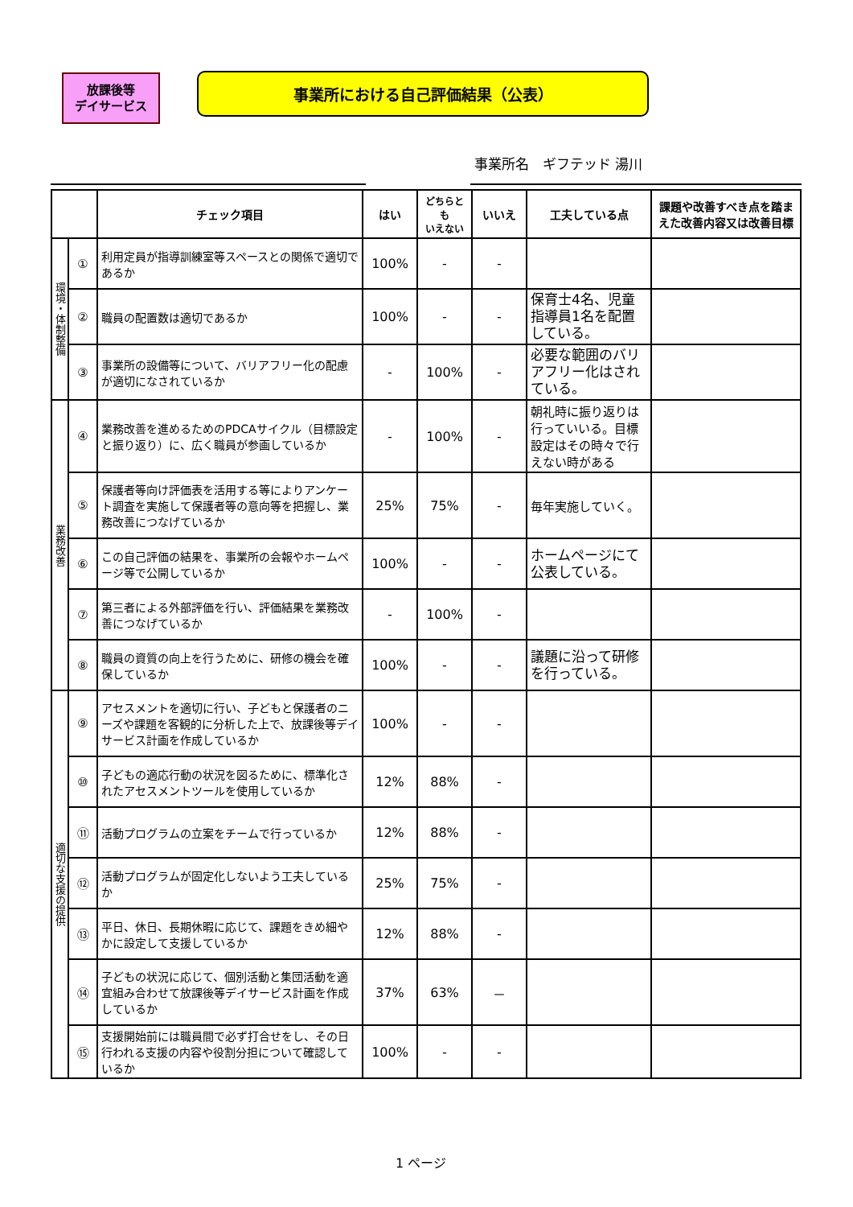放課後等
デイサービス
事業所における自己評価結果（公表）
事業所名　ギフテッド 湯川
| | | チェック項目 | はい | どちらとも いえない | いいえ | 工夫している点 | 課題や改善すべき点を踏まえた改善内容又は改善目標 |
| --- | --- | --- | --- | --- | --- | --- | --- |
| 環境・体制整備 | ① | 利用定員が指導訓練室等スペースとの関係で適切であるか | 100% | - | - | | |
| | ② | 職員の配置数は適切であるか | 100% | - | - | 保育士4名、児童指導員1名を配置している。 | |
| | ③ | 事業所の設備等について、バリアフリー化の配慮が適切になされているか | - | 100% | - | 必要な範囲のバリアフリー化はされている。 | |
| 業務改善 | ④ | 業務改善を進めるためのPDCAサイクル（目標設定と振り返り）に、広く職員が参画しているか | - | 100% | - | 朝礼時に振り返りは行っていいる。目標設定はその時々で行えない時がある | |
| | ⑤ | 保護者等向け評価表を活用する等によりアンケート調査を実施して保護者等の意向等を把握し、業務改善につなげているか | 25% | 75% | - | 毎年実施していく。 | |
| | ⑥ | この自己評価の結果を、事業所の会報やホームページ等で公開しているか | 100% | - | - | ホームページにて公表している。 | |
| | ⑦ | 第三者による外部評価を行い、評価結果を業務改善につなげているか | - | 100% | - | | |
| | ⑧ | 職員の資質の向上を行うために、研修の機会を確保しているか | 100% | - | - | 議題に沿って研修を行っている。 | |
| 適切な支援の提供 | ⑨ | アセスメントを適切に行い、子どもと保護者のニーズや課題を客観的に分析した上で、放課後等デイサービス計画を作成しているか | 100% | - | - | | |
| | ⑩ | 子どもの適応行動の状況を図るために、標準化されたアセスメントツールを使用しているか | 12% | 88% | - | | |
| | ⑪ | 活動プログラムの立案をチームで行っているか | 12% | 88% | - | | |
| | ⑫ | 活動プログラムが固定化しないよう工夫しているか | 25% | 75% | - | | |
| | ⑬ | 平日、休日、長期休暇に応じて、課題をきめ細やかに設定して支援しているか | 12% | 88% | - | | |
| | ⑭ | 子どもの状況に応じて、個別活動と集団活動を適宜組み合わせて放課後等デイサービス計画を作成しているか | 37% | 63% | － | | |
| | ⑮ | 支援開始前には職員間で必ず打合せをし、その日行われる支援の内容や役割分担について確認しているか | 100% | - | - | | |
1 ページ